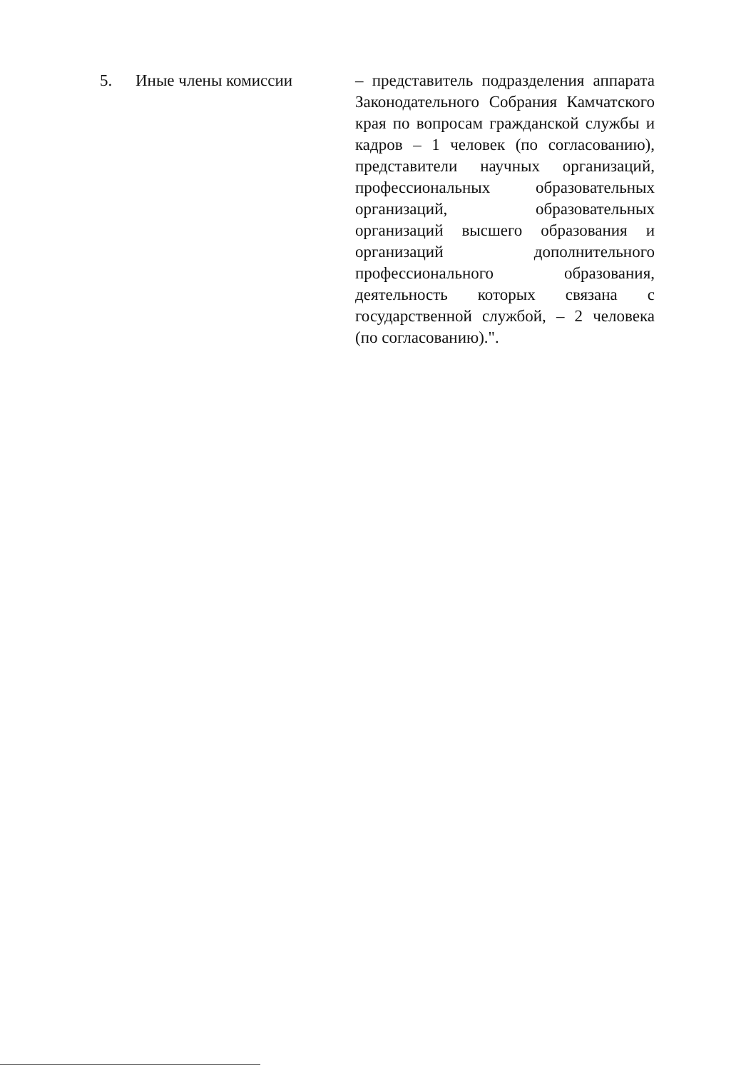| 5. | Иные члены комиссии | – представитель подразделения аппарата Законодательного Собрания Камчатского края по вопросам гражданской службы и кадров – 1 человек (по согласованию), представители научных организаций, профессиональных образовательных организаций, образовательных организаций высшего образования и организаций дополнительного профессионального образования, деятельность которых связана с государственной службой, – 2 человека (по согласованию).". |